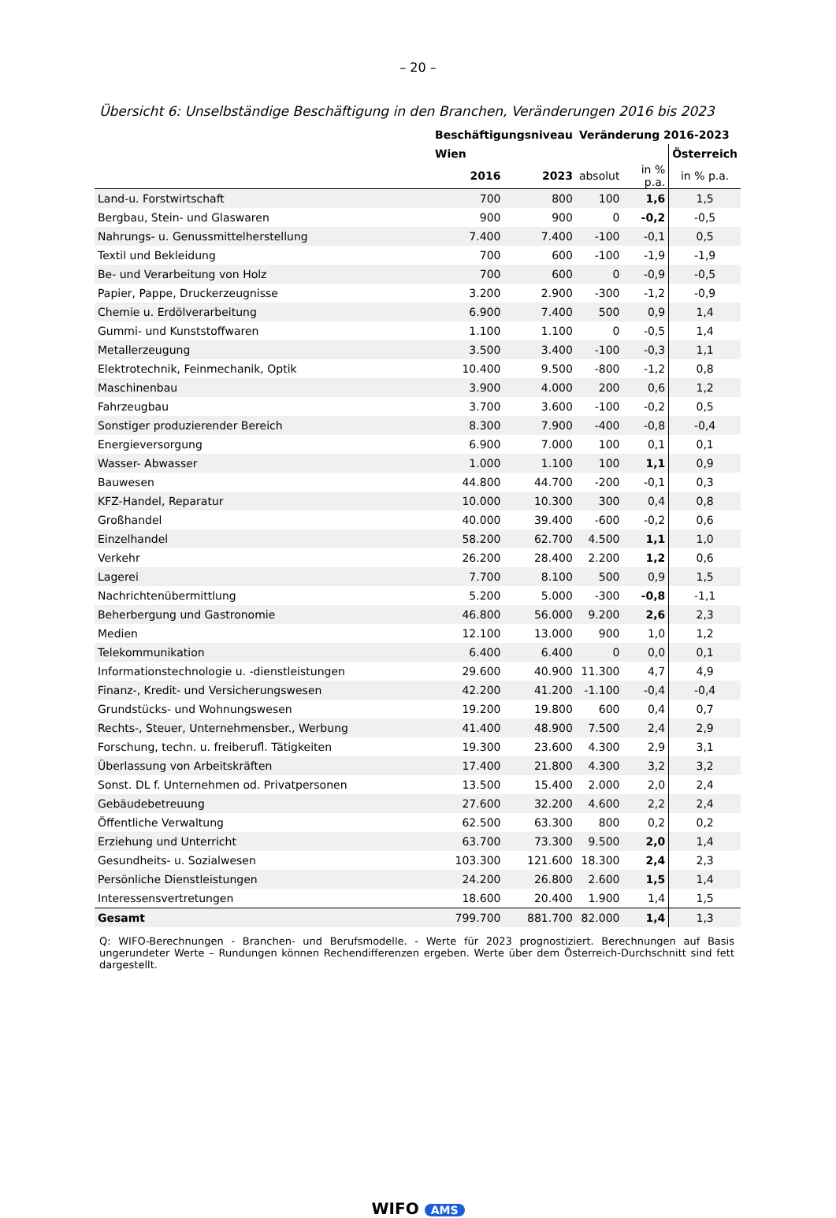– 20 –
Übersicht 6: Unselbständige Beschäftigung in den Branchen, Veränderungen 2016 bis 2023
| | Beschäftigungsniveau | | Veränderung 2016-2023 | | |
| --- | --- | --- | --- | --- | --- |
| | Wien | | | | Österreich |
| | 2016 | 2023 | absolut | in % p.a. | in % p.a. |
| Land-u. Forstwirtschaft | 700 | 800 | 100 | 1,6 | 1,5 |
| Bergbau, Stein- und Glaswaren | 900 | 900 | 0 | -0,2 | -0,5 |
| Nahrungs- u. Genussmittelherstellung | 7.400 | 7.400 | -100 | -0,1 | 0,5 |
| Textil und Bekleidung | 700 | 600 | -100 | -1,9 | -1,9 |
| Be- und Verarbeitung von Holz | 700 | 600 | 0 | -0,9 | -0,5 |
| Papier, Pappe, Druckerzeugnisse | 3.200 | 2.900 | -300 | -1,2 | -0,9 |
| Chemie u. Erdölverarbeitung | 6.900 | 7.400 | 500 | 0,9 | 1,4 |
| Gummi- und Kunststoffwaren | 1.100 | 1.100 | 0 | -0,5 | 1,4 |
| Metallerzeugung | 3.500 | 3.400 | -100 | -0,3 | 1,1 |
| Elektrotechnik, Feinmechanik, Optik | 10.400 | 9.500 | -800 | -1,2 | 0,8 |
| Maschinenbau | 3.900 | 4.000 | 200 | 0,6 | 1,2 |
| Fahrzeugbau | 3.700 | 3.600 | -100 | -0,2 | 0,5 |
| Sonstiger produzierender Bereich | 8.300 | 7.900 | -400 | -0,8 | -0,4 |
| Energieversorgung | 6.900 | 7.000 | 100 | 0,1 | 0,1 |
| Wasser- Abwasser | 1.000 | 1.100 | 100 | 1,1 | 0,9 |
| Bauwesen | 44.800 | 44.700 | -200 | -0,1 | 0,3 |
| KFZ-Handel, Reparatur | 10.000 | 10.300 | 300 | 0,4 | 0,8 |
| Großhandel | 40.000 | 39.400 | -600 | -0,2 | 0,6 |
| Einzelhandel | 58.200 | 62.700 | 4.500 | 1,1 | 1,0 |
| Verkehr | 26.200 | 28.400 | 2.200 | 1,2 | 0,6 |
| Lagerei | 7.700 | 8.100 | 500 | 0,9 | 1,5 |
| Nachrichtenübermittlung | 5.200 | 5.000 | -300 | -0,8 | -1,1 |
| Beherbergung und Gastronomie | 46.800 | 56.000 | 9.200 | 2,6 | 2,3 |
| Medien | 12.100 | 13.000 | 900 | 1,0 | 1,2 |
| Telekommunikation | 6.400 | 6.400 | 0 | 0,0 | 0,1 |
| Informationstechnologie u. -dienstleistungen | 29.600 | 40.900 | 11.300 | 4,7 | 4,9 |
| Finanz-, Kredit- und Versicherungswesen | 42.200 | 41.200 | -1.100 | -0,4 | -0,4 |
| Grundstücks- und Wohnungswesen | 19.200 | 19.800 | 600 | 0,4 | 0,7 |
| Rechts-, Steuer, Unternehmensber., Werbung | 41.400 | 48.900 | 7.500 | 2,4 | 2,9 |
| Forschung, techn. u. freiberufl. Tätigkeiten | 19.300 | 23.600 | 4.300 | 2,9 | 3,1 |
| Überlassung von Arbeitskräften | 17.400 | 21.800 | 4.300 | 3,2 | 3,2 |
| Sonst. DL f. Unternehmen od. Privatpersonen | 13.500 | 15.400 | 2.000 | 2,0 | 2,4 |
| Gebäudebetreuung | 27.600 | 32.200 | 4.600 | 2,2 | 2,4 |
| Öffentliche Verwaltung | 62.500 | 63.300 | 800 | 0,2 | 0,2 |
| Erziehung und Unterricht | 63.700 | 73.300 | 9.500 | 2,0 | 1,4 |
| Gesundheits- u. Sozialwesen | 103.300 | 121.600 | 18.300 | 2,4 | 2,3 |
| Persönliche Dienstleistungen | 24.200 | 26.800 | 2.600 | 1,5 | 1,4 |
| Interessensvertretungen | 18.600 | 20.400 | 1.900 | 1,4 | 1,5 |
| Gesamt | 799.700 | 881.700 | 82.000 | 1,4 | 1,3 |
Q: WIFO-Berechnungen - Branchen- und Berufsmodelle. - Werte für 2023 prognostiziert. Berechnungen auf Basis ungerundeter Werte – Rundungen können Rechendifferenzen ergeben. Werte über dem Österreich-Durchschnitt sind fett dargestellt.
WIFO AMS